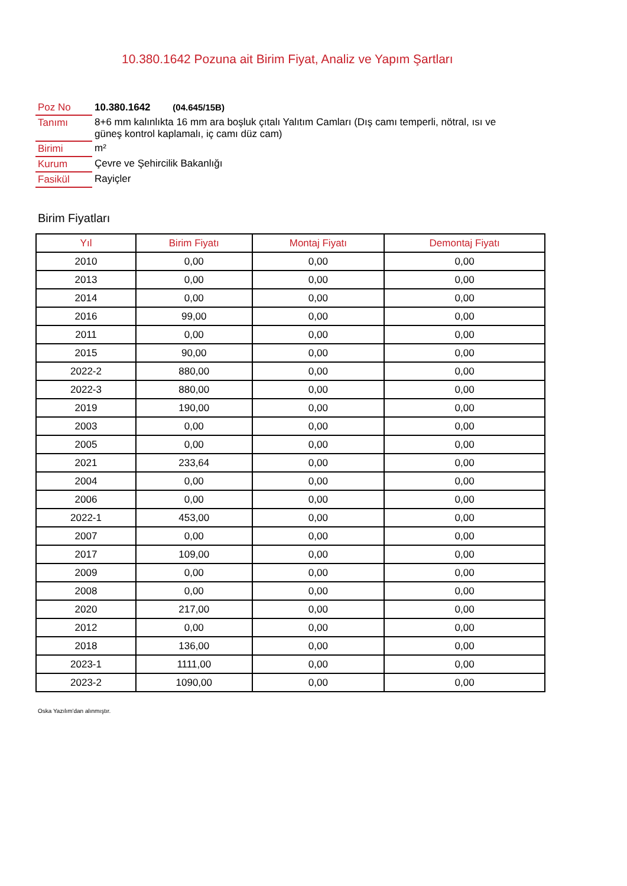10.380.1642 Pozuna ait Birim Fiyat, Analiz ve Yapım Şartları
| Poz No | 10.380.1642 (04.645/15B) |
| Tanımı | 8+6 mm kalınlıkta 16 mm ara boşluk çıtalı Yalıtım Camları (Dış camı temperli, nötral, ısı ve güneş kontrol kaplamalı, iç camı düz cam) |
| Birimi | m² |
| Kurum | Çevre ve Şehircilik Bakanlığı |
| Fasikül | Rayiçler |
Birim Fiyatları
| Yıl | Birim Fiyatı | Montaj Fiyatı | Demontaj Fiyatı |
| --- | --- | --- | --- |
| 2010 | 0,00 | 0,00 | 0,00 |
| 2013 | 0,00 | 0,00 | 0,00 |
| 2014 | 0,00 | 0,00 | 0,00 |
| 2016 | 99,00 | 0,00 | 0,00 |
| 2011 | 0,00 | 0,00 | 0,00 |
| 2015 | 90,00 | 0,00 | 0,00 |
| 2022-2 | 880,00 | 0,00 | 0,00 |
| 2022-3 | 880,00 | 0,00 | 0,00 |
| 2019 | 190,00 | 0,00 | 0,00 |
| 2003 | 0,00 | 0,00 | 0,00 |
| 2005 | 0,00 | 0,00 | 0,00 |
| 2021 | 233,64 | 0,00 | 0,00 |
| 2004 | 0,00 | 0,00 | 0,00 |
| 2006 | 0,00 | 0,00 | 0,00 |
| 2022-1 | 453,00 | 0,00 | 0,00 |
| 2007 | 0,00 | 0,00 | 0,00 |
| 2017 | 109,00 | 0,00 | 0,00 |
| 2009 | 0,00 | 0,00 | 0,00 |
| 2008 | 0,00 | 0,00 | 0,00 |
| 2020 | 217,00 | 0,00 | 0,00 |
| 2012 | 0,00 | 0,00 | 0,00 |
| 2018 | 136,00 | 0,00 | 0,00 |
| 2023-1 | 1111,00 | 0,00 | 0,00 |
| 2023-2 | 1090,00 | 0,00 | 0,00 |
Oska Yazılım'dan alınmıştır.